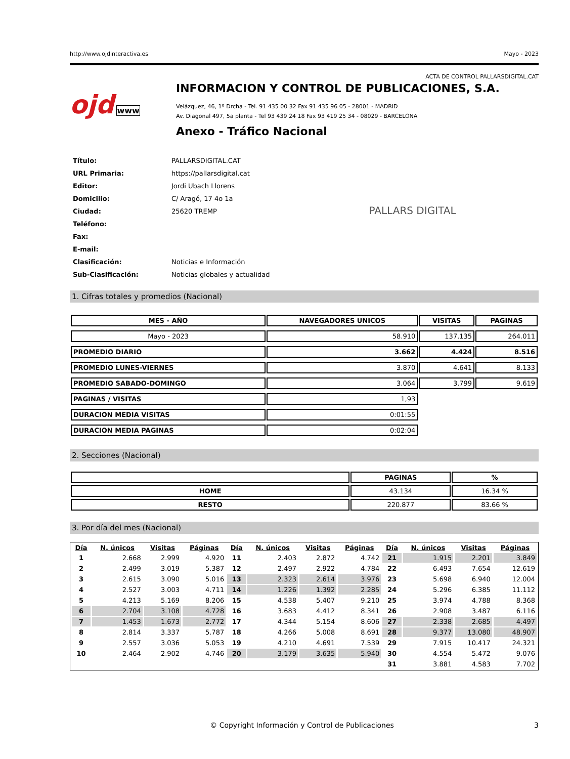http://www.ojdinteractiva.es Mayo - 2023
ACTA DE CONTROL PALLARSDIGITAL.CAT
ojd www
INFORMACION Y CONTROL DE PUBLICACIONES, S.A.
Velázquez, 46, 1º Drcha - Tel. 91 435 00 32 Fax 91 435 96 05 - 28001 - MADRID
Av. Diagonal 497, 5a planta - Tel 93 439 24 18 Fax 93 419 25 34 - 08029 - BARCELONA
Anexo - Tráfico Nacional
| Título: | PALLARSDIGITAL.CAT |
| URL Primaria: | https://pallarsdigital.cat |
| Editor: | Jordi Ubach Llorens |
| Domicilio: | C/ Aragó, 17 4o 1a |
| Ciudad: | 25620 TREMP |
| Teléfono: | |
| Fax: | |
| E-mail: | |
| Clasificación: | Noticias e Información |
| Sub-Clasificación: | Noticias globales y actualidad |
PALLARS DIGITAL
1. Cifras totales y promedios (Nacional)
| MES - AÑO | NAVEGADORES UNICOS | VISITAS | PAGINAS |
| --- | --- | --- | --- |
| Mayo - 2023 | 58.910 | 137.135 | 264.011 |
| PROMEDIO DIARIO | 3.662 | 4.424 | 8.516 |
| PROMEDIO LUNES-VIERNES | 3.870 | 4.641 | 8.133 |
| PROMEDIO SABADO-DOMINGO | 3.064 | 3.799 | 9.619 |
| PAGINAS / VISITAS | 1,93 | | |
| DURACION MEDIA VISITAS | 0:01:55 | | |
| DURACION MEDIA PAGINAS | 0:02:04 | | |
2. Secciones (Nacional)
| | PAGINAS | % |
| --- | --- | --- |
| HOME | 43.134 | 16.34 % |
| RESTO | 220.877 | 83.66 % |
3. Por día del mes (Nacional)
| Día | N. únicos | Visitas | Páginas | Día | N. únicos | Visitas | Páginas | Día | N. únicos | Visitas | Páginas |
| --- | --- | --- | --- | --- | --- | --- | --- | --- | --- | --- | --- |
| 1 | 2.668 | 2.999 | 4.920 | 11 | 2.403 | 2.872 | 4.742 | 21 | 1.915 | 2.201 | 3.849 |
| 2 | 2.499 | 3.019 | 5.387 | 12 | 2.497 | 2.922 | 4.784 | 22 | 6.493 | 7.654 | 12.619 |
| 3 | 2.615 | 3.090 | 5.016 | 13 | 2.323 | 2.614 | 3.976 | 23 | 5.698 | 6.940 | 12.004 |
| 4 | 2.527 | 3.003 | 4.711 | 14 | 1.226 | 1.392 | 2.285 | 24 | 5.296 | 6.385 | 11.112 |
| 5 | 4.213 | 5.169 | 8.206 | 15 | 4.538 | 5.407 | 9.210 | 25 | 3.974 | 4.788 | 8.368 |
| 6 | 2.704 | 3.108 | 4.728 | 16 | 3.683 | 4.412 | 8.341 | 26 | 2.908 | 3.487 | 6.116 |
| 7 | 1.453 | 1.673 | 2.772 | 17 | 4.344 | 5.154 | 8.606 | 27 | 2.338 | 2.685 | 4.497 |
| 8 | 2.814 | 3.337 | 5.787 | 18 | 4.266 | 5.008 | 8.691 | 28 | 9.377 | 13.080 | 48.907 |
| 9 | 2.557 | 3.036 | 5.053 | 19 | 4.210 | 4.691 | 7.539 | 29 | 7.915 | 10.417 | 24.321 |
| 10 | 2.464 | 2.902 | 4.746 | 20 | 3.179 | 3.635 | 5.940 | 30 | 4.554 | 5.472 | 9.076 |
| | | | | | | | | 31 | 3.881 | 4.583 | 7.702 |
© Copyright Información y Control de Publicaciones 3